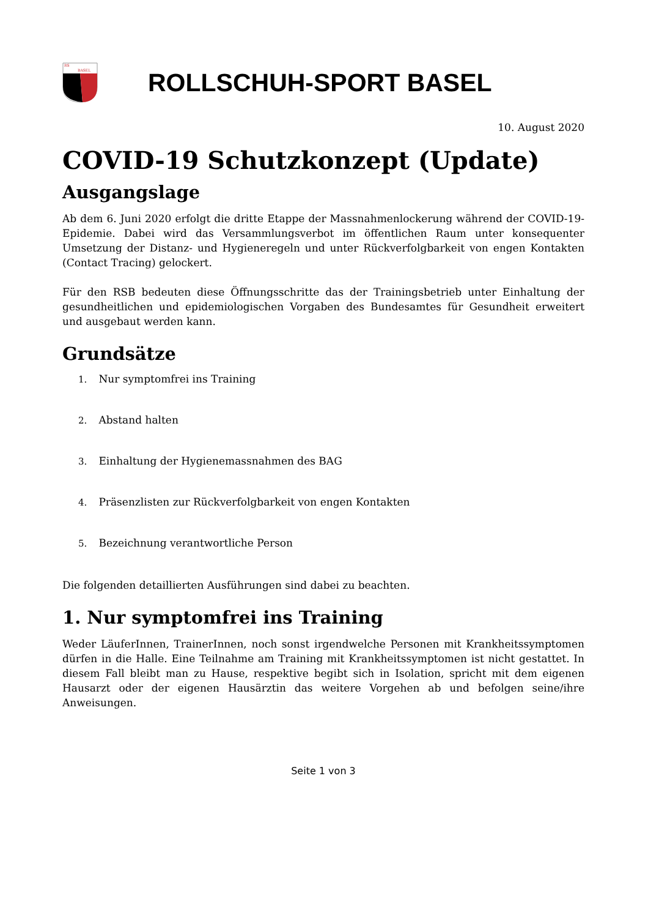RS
BASEL
ROLLSCHUH-SPORT BASEL
10. August 2020
COVID-19 Schutzkonzept (Update)
Ausgangslage
Ab dem 6. Juni 2020 erfolgt die dritte Etappe der Massnahmenlockerung während der COVID-19-Epidemie. Dabei wird das Versammlungsverbot im öffentlichen Raum unter konsequenter Umsetzung der Distanz- und Hygieneregeln und unter Rückverfolgbarkeit von engen Kontakten (Contact Tracing) gelockert.
Für den RSB bedeuten diese Öffnungsschritte das der Trainingsbetrieb unter Einhaltung der gesundheitlichen und epidemiologischen Vorgaben des Bundesamtes für Gesundheit erweitert und ausgebaut werden kann.
Grundsätze
1. Nur symptomfrei ins Training
2. Abstand halten
3. Einhaltung der Hygienemassnahmen des BAG
4. Präsenzlisten zur Rückverfolgbarkeit von engen Kontakten
5. Bezeichnung verantwortliche Person
Die folgenden detaillierten Ausführungen sind dabei zu beachten.
1. Nur symptomfrei ins Training
Weder LäuferInnen, TrainerInnen, noch sonst irgendwelche Personen mit Krankheitssymptomen dürfen in die Halle. Eine Teilnahme am Training mit Krankheitssymptomen ist nicht gestattet. In diesem Fall bleibt man zu Hause, respektive begibt sich in Isolation, spricht mit dem eigenen Hausarzt oder der eigenen Hausärztin das weitere Vorgehen ab und befolgen seine/ihre Anweisungen.
Seite 1 von 3